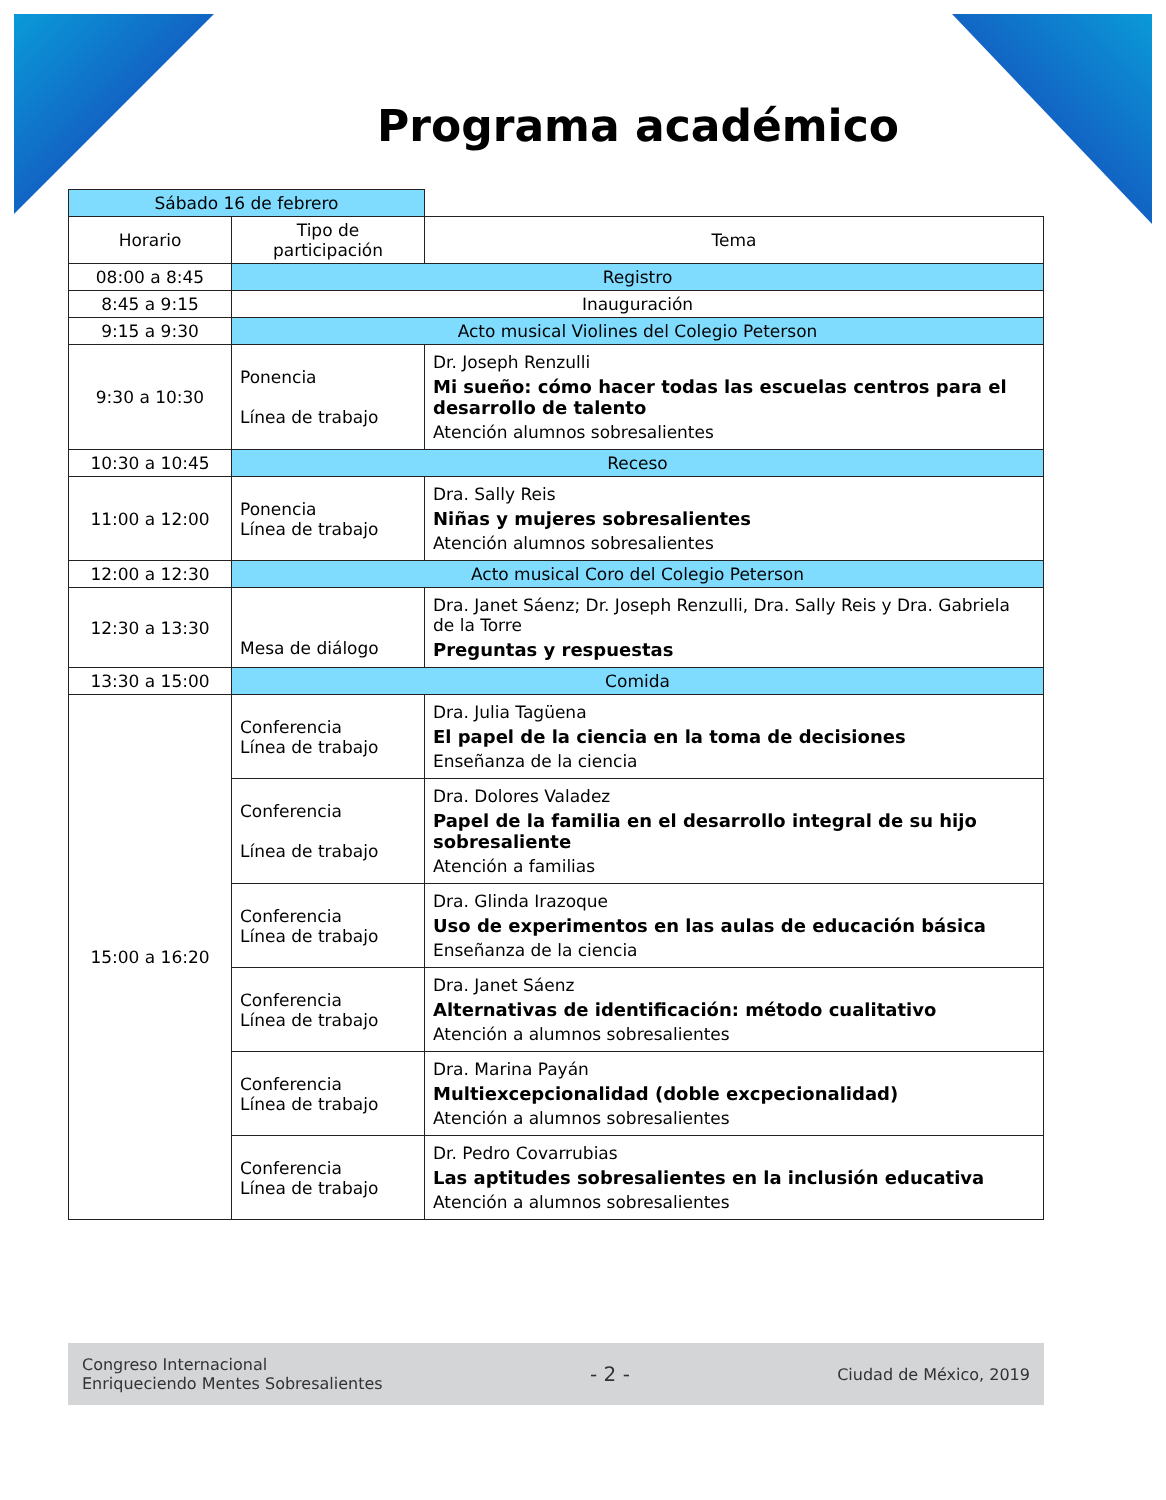Programa académico
| Sábado 16 de febrero | | |
| Horario | Tipo de participación | Tema |
| 08:00 a 8:45 | Registro | |
| 8:45 a 9:15 | Inauguración | |
| 9:15 a 9:30 | Acto musical Violines del Colegio Peterson | |
| 9:30 a 10:30 | Ponencia Línea de trabajo | Dr. Joseph Renzulli Mi sueño: cómo hacer todas las escuelas centros para el desarrollo de talento Atención alumnos sobresalientes |
| 10:30 a 10:45 | Receso | |
| 11:00 a 12:00 | Ponencia Línea de trabajo | Dra. Sally Reis Niñas y mujeres sobresalientes Atención alumnos sobresalientes |
| 12:00 a 12:30 | Acto musical Coro del Colegio Peterson | |
| 12:30 a 13:30 | Mesa de diálogo | Dra. Janet Sáenz; Dr. Joseph Renzulli, Dra. Sally Reis y Dra. Gabriela de la Torre Preguntas y respuestas |
| 13:30 a 15:00 | Comida | |
| 15:00 a 16:20 | Conferencia Línea de trabajo | Dra. Julia Tagüena El papel de la ciencia en la toma de decisiones Enseñanza de la ciencia |
| | Conferencia Línea de trabajo | Dra. Dolores Valadez Papel de la familia en el desarrollo integral de su hijo sobresaliente Atención a familias |
| | Conferencia Línea de trabajo | Dra. Glinda Irazoque Uso de experimentos en las aulas de educación básica Enseñanza de la ciencia |
| | Conferencia Línea de trabajo | Dra. Janet Sáenz Alternativas de identificación: método cualitativo Atención a alumnos sobresalientes |
| | Conferencia Línea de trabajo | Dra. Marina Payán Multiexcepcionalidad (doble excpecionalidad) Atención a alumnos sobresalientes |
| | Conferencia Línea de trabajo | Dr. Pedro Covarrubias Las aptitudes sobresalientes en la inclusión educativa Atención a alumnos sobresalientes |
Congreso Internacional
Enriqueciendo Mentes Sobresalientes
- 2 -
Ciudad de México, 2019